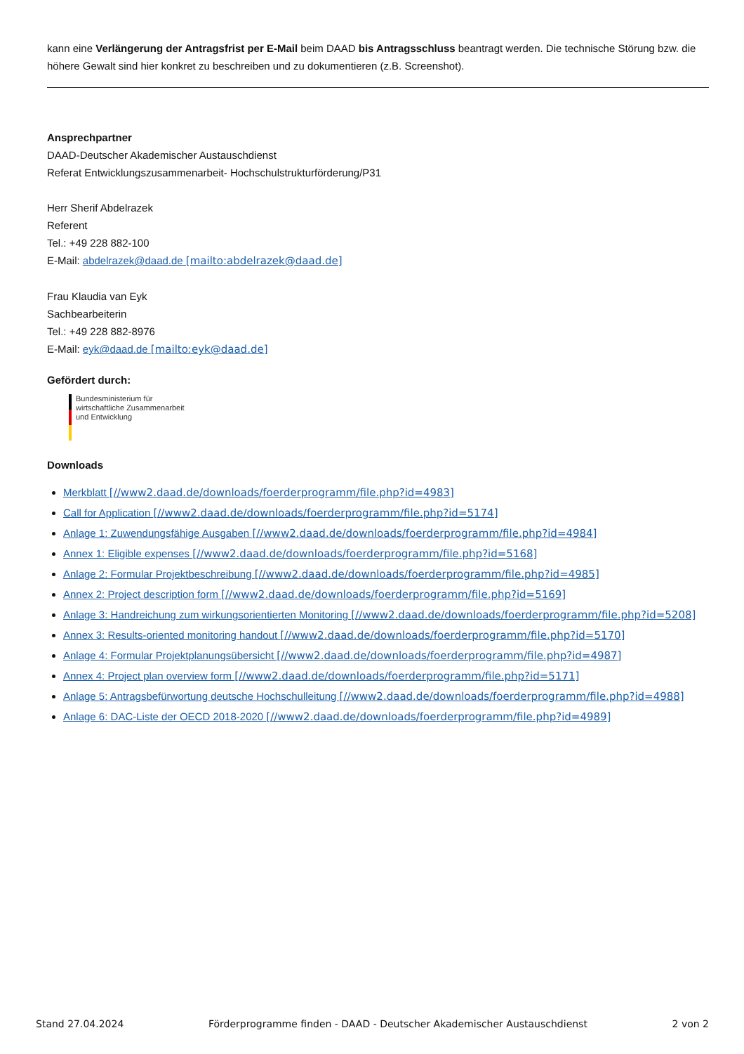kann eine Verlängerung der Antragsfrist per E-Mail beim DAAD bis Antragsschluss beantragt werden. Die technische Störung bzw. die höhere Gewalt sind hier konkret zu beschreiben und zu dokumentieren (z.B. Screenshot).
Ansprechpartner
DAAD-Deutscher Akademischer Austauschdienst
Referat Entwicklungszusammenarbeit- Hochschulstrukturförderung/P31
Herr Sherif Abdelrazek
Referent
Tel.: +49 228 882-100
E-Mail: abdelrazek@daad.de [mailto:abdelrazek@daad.de]
Frau Klaudia van Eyk
Sachbearbeiterin
Tel.: +49 228 882-8976
E-Mail: eyk@daad.de [mailto:eyk@daad.de]
Gefördert durch:
Bundesministerium für
wirtschaftliche Zusammenarbeit
und Entwicklung
Downloads
Merkblatt [//www2.daad.de/downloads/foerderprogramm/file.php?id=4983]
Call for Application [//www2.daad.de/downloads/foerderprogramm/file.php?id=5174]
Anlage 1: Zuwendungsfähige Ausgaben [//www2.daad.de/downloads/foerderprogramm/file.php?id=4984]
Annex 1: Eligible expenses [//www2.daad.de/downloads/foerderprogramm/file.php?id=5168]
Anlage 2: Formular Projektbeschreibung [//www2.daad.de/downloads/foerderprogramm/file.php?id=4985]
Annex 2: Project description form [//www2.daad.de/downloads/foerderprogramm/file.php?id=5169]
Anlage 3: Handreichung zum wirkungsorientierten Monitoring [//www2.daad.de/downloads/foerderprogramm/file.php?id=5208]
Annex 3: Results-oriented monitoring handout [//www2.daad.de/downloads/foerderprogramm/file.php?id=5170]
Anlage 4: Formular Projektplanungsübersicht [//www2.daad.de/downloads/foerderprogramm/file.php?id=4987]
Annex 4: Project plan overview form [//www2.daad.de/downloads/foerderprogramm/file.php?id=5171]
Anlage 5: Antragsbefürwortung deutsche Hochschulleitung [//www2.daad.de/downloads/foerderprogramm/file.php?id=4988]
Anlage 6: DAC-Liste der OECD 2018-2020 [//www2.daad.de/downloads/foerderprogramm/file.php?id=4989]
Stand 27.04.2024 Förderprogramme finden - DAAD - Deutscher Akademischer Austauschdienst 2 von 2